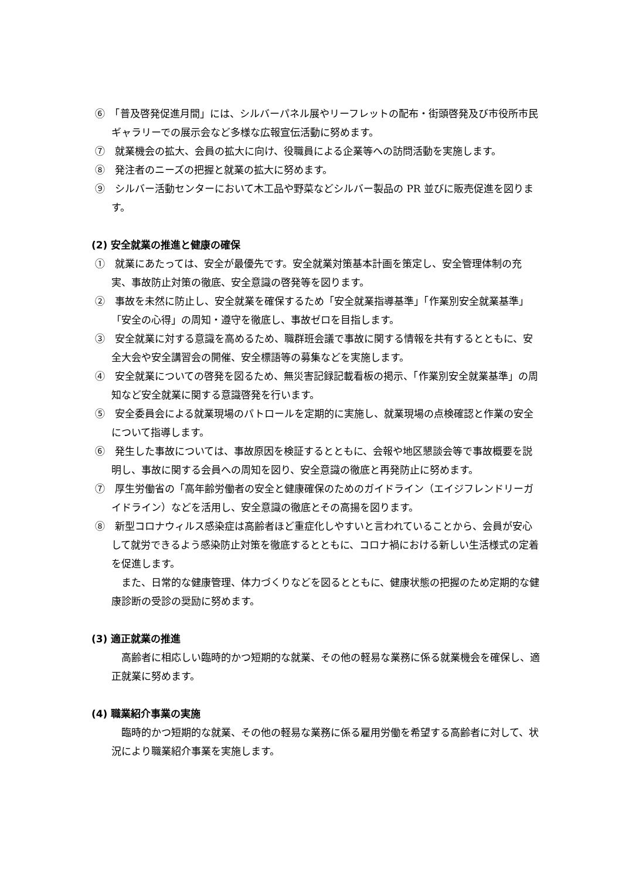⑥　「普及啓発促進月間」には、シルバーパネル展やリーフレットの配布・街頭啓発及び市役所市民ギャラリーでの展示会など多様な広報宣伝活動に努めます。
⑦　就業機会の拡大、会員の拡大に向け、役職員による企業等への訪問活動を実施します。
⑧　発注者のニーズの把握と就業の拡大に努めます。
⑨　シルバー活動センターにおいて木工品や野菜などシルバー製品の PR 並びに販売促進を図ります。
(2) 安全就業の推進と健康の確保
①　就業にあたっては、安全が最優先です。安全就業対策基本計画を策定し、安全管理体制の充実、事故防止対策の徹底、安全意識の啓発等を図ります。
②　事故を未然に防止し、安全就業を確保するため「安全就業指導基準」「作業別安全就業基準」「安全の心得」の周知・遵守を徹底し、事故ゼロを目指します。
③　安全就業に対する意識を高めるため、職群班会議で事故に関する情報を共有するとともに、安全大会や安全講習会の開催、安全標語等の募集などを実施します。
④　安全就業についての啓発を図るため、無災害記録記載看板の掲示、「作業別安全就業基準」の周知など安全就業に関する意識啓発を行います。
⑤　安全委員会による就業現場のパトロールを定期的に実施し、就業現場の点検確認と作業の安全について指導します。
⑥　発生した事故については、事故原因を検証するとともに、会報や地区懇談会等で事故概要を説明し、事故に関する会員への周知を図り、安全意識の徹底と再発防止に努めます。
⑦　厚生労働省の「高年齢労働者の安全と健康確保のためのガイドライン（エイジフレンドリーガイドライン）などを活用し、安全意識の徹底とその高揚を図ります。
⑧　新型コロナウィルス感染症は高齢者ほど重症化しやすいと言われていることから、会員が安心して就労できるよう感染防止対策を徹底するとともに、コロナ禍における新しい生活様式の定着を促進します。
また、日常的な健康管理、体力づくりなどを図るとともに、健康状態の把握のため定期的な健康診断の受診の奨励に努めます。
(3) 適正就業の推進
高齢者に相応しい臨時的かつ短期的な就業、その他の軽易な業務に係る就業機会を確保し、適正就業に努めます。
(4) 職業紹介事業の実施
臨時的かつ短期的な就業、その他の軽易な業務に係る雇用労働を希望する高齢者に対して、状況により職業紹介事業を実施します。